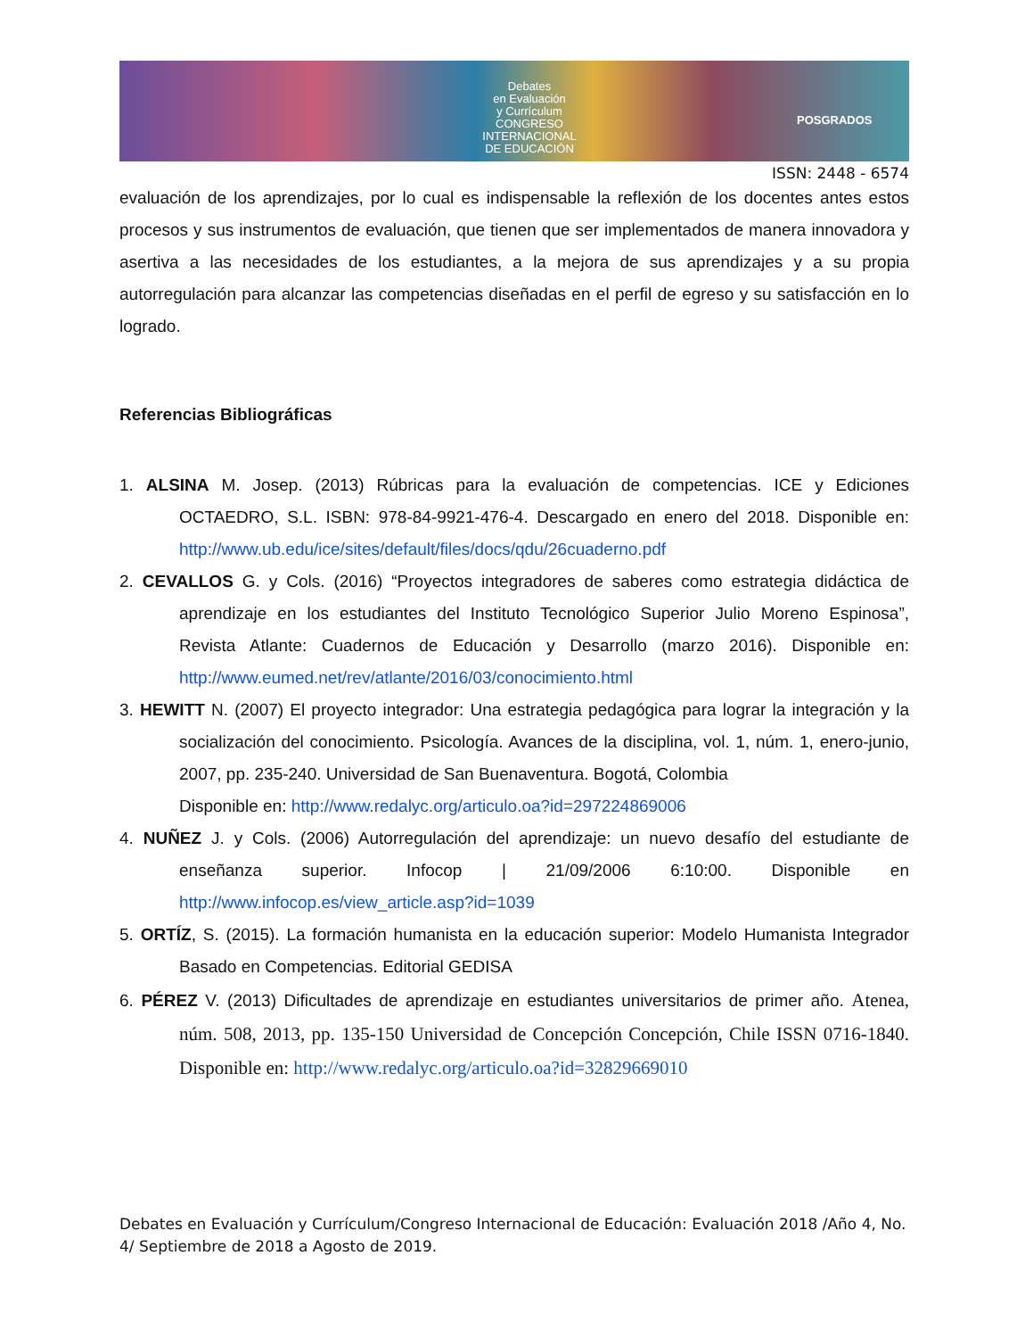Debates
en Evaluación
y Currículum
CONGRESO INTERNACIONAL
DE EDUCACIÓN
POSGRADOS
ISSN: 2448 - 6574
evaluación de los aprendizajes, por lo cual es indispensable la reflexión de los docentes antes estos procesos y sus instrumentos de evaluación, que tienen que ser implementados de manera innovadora y asertiva a las necesidades de los estudiantes, a la mejora de sus aprendizajes y a su propia autorregulación para alcanzar las competencias diseñadas en el perfil de egreso y su satisfacción en lo logrado.
Referencias Bibliográficas
1. ALSINA M. Josep. (2013) Rúbricas para la evaluación de competencias. ICE y Ediciones OCTAEDRO, S.L. ISBN: 978-84-9921-476-4. Descargado en enero del 2018. Disponible en: http://www.ub.edu/ice/sites/default/files/docs/qdu/26cuaderno.pdf
2. CEVALLOS G. y Cols. (2016) “Proyectos integradores de saberes como estrategia didáctica de aprendizaje en los estudiantes del Instituto Tecnológico Superior Julio Moreno Espinosa”, Revista Atlante: Cuadernos de Educación y Desarrollo (marzo 2016). Disponible en: http://www.eumed.net/rev/atlante/2016/03/conocimiento.html
3. HEWITT N. (2007) El proyecto integrador: Una estrategia pedagógica para lograr la integración y la socialización del conocimiento. Psicología. Avances de la disciplina, vol. 1, núm. 1, enero-junio, 2007, pp. 235-240. Universidad de San Buenaventura. Bogotá, Colombia
Disponible en: http://www.redalyc.org/articulo.oa?id=297224869006
4. NUÑEZ J. y Cols. (2006) Autorregulación del aprendizaje: un nuevo desafío del estudiante de enseñanza superior. Infocop | 21/09/2006 6:10:00. Disponible en http://www.infocop.es/view_article.asp?id=1039
5. ORTÍZ, S. (2015). La formación humanista en la educación superior: Modelo Humanista Integrador Basado en Competencias. Editorial GEDISA
6. PÉREZ V. (2013) Dificultades de aprendizaje en estudiantes universitarios de primer año. Atenea, núm. 508, 2013, pp. 135-150 Universidad de Concepción Concepción, Chile ISSN 0716-1840. Disponible en: http://www.redalyc.org/articulo.oa?id=32829669010
Debates en Evaluación y Currículum/Congreso Internacional de Educación: Evaluación 2018 /Año 4, No. 4/ Septiembre de 2018 a Agosto de 2019.